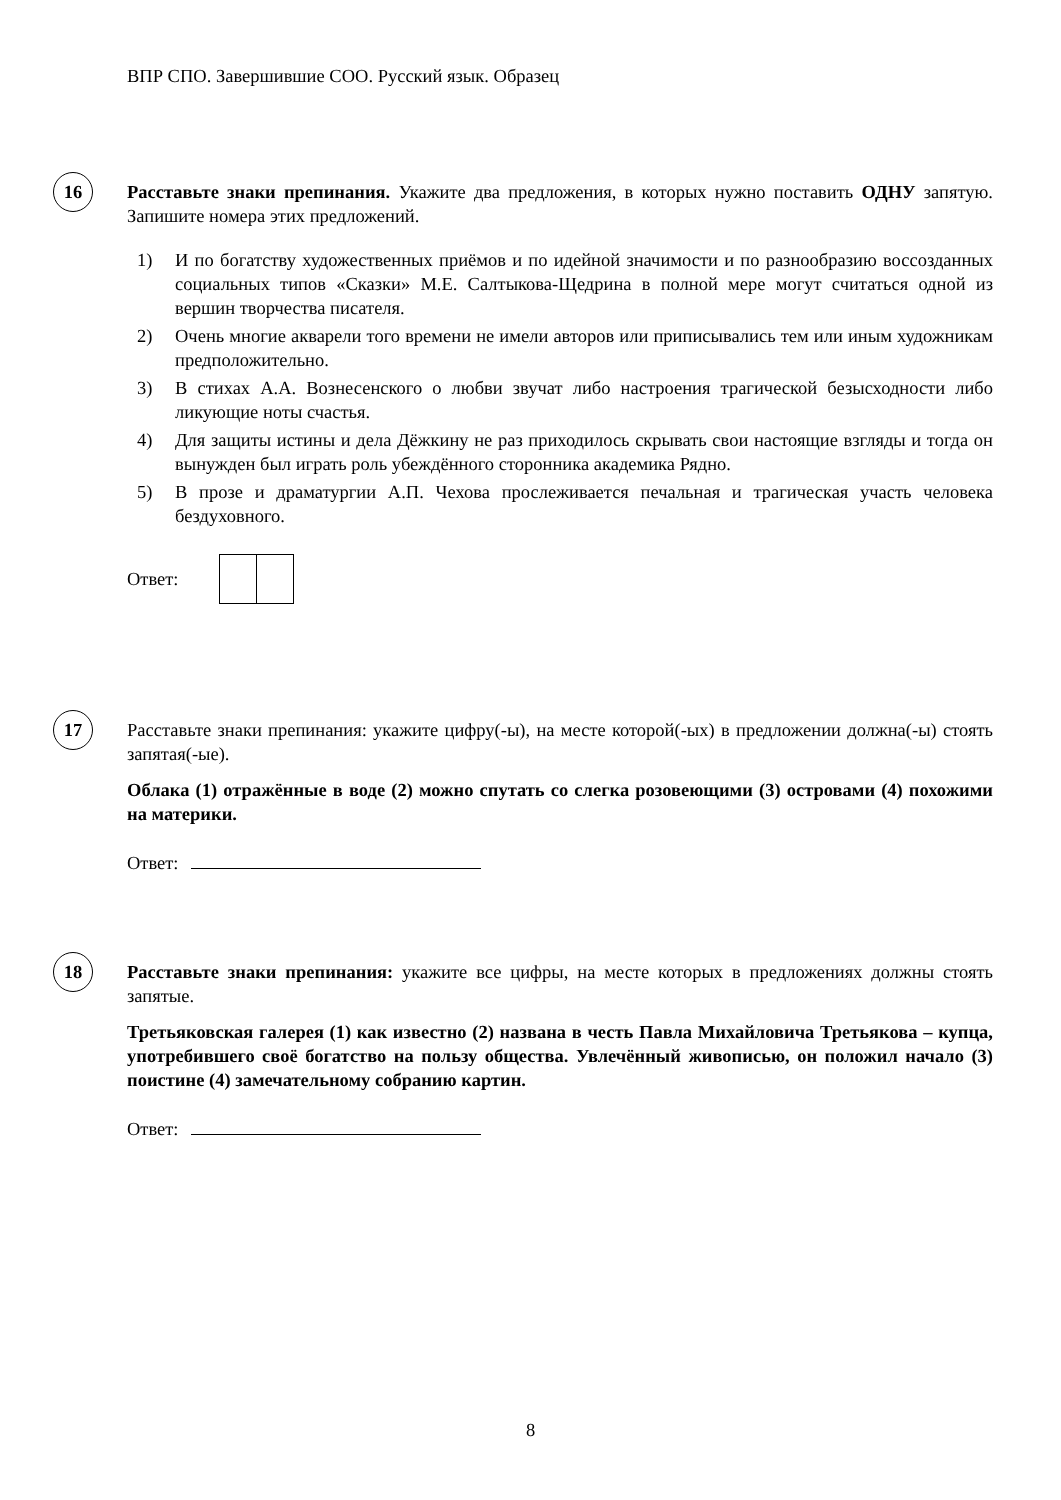ВПР СПО. Завершившие СОО. Русский язык. Образец
16
Расставьте знаки препинания. Укажите два предложения, в которых нужно поставить ОДНУ запятую. Запишите номера этих предложений.
1) И по богатству художественных приёмов и по идейной значимости и по разнообразию воссозданных социальных типов «Сказки» М.Е. Салтыкова-Щедрина в полной мере могут считаться одной из вершин творчества писателя.
2) Очень многие акварели того времени не имели авторов или приписывались тем или иным художникам предположительно.
3) В стихах А.А. Вознесенского о любви звучат либо настроения трагической безысходности либо ликующие ноты счастья.
4) Для защиты истины и дела Дёжкину не раз приходилось скрывать свои настоящие взгляды и тогда он вынужден был играть роль убеждённого сторонника академика Рядно.
5) В прозе и драматургии А.П. Чехова прослеживается печальная и трагическая участь человека бездуховного.
Ответ:
17
Расставьте знаки препинания: укажите цифру(-ы), на месте которой(-ых) в предложении должна(-ы) стоять запятая(-ые).
Облака (1) отражённые в воде (2) можно спутать со слегка розовеющими (3) островами (4) похожими на материки.
Ответ:
18
Расставьте знаки препинания: укажите все цифры, на месте которых в предложениях должны стоять запятые.
Третьяковская галерея (1) как известно (2) названа в честь Павла Михайловича Третьякова – купца, употребившего своё богатство на пользу общества. Увлечённый живописью, он положил начало (3) поистине (4) замечательному собранию картин.
Ответ:
8